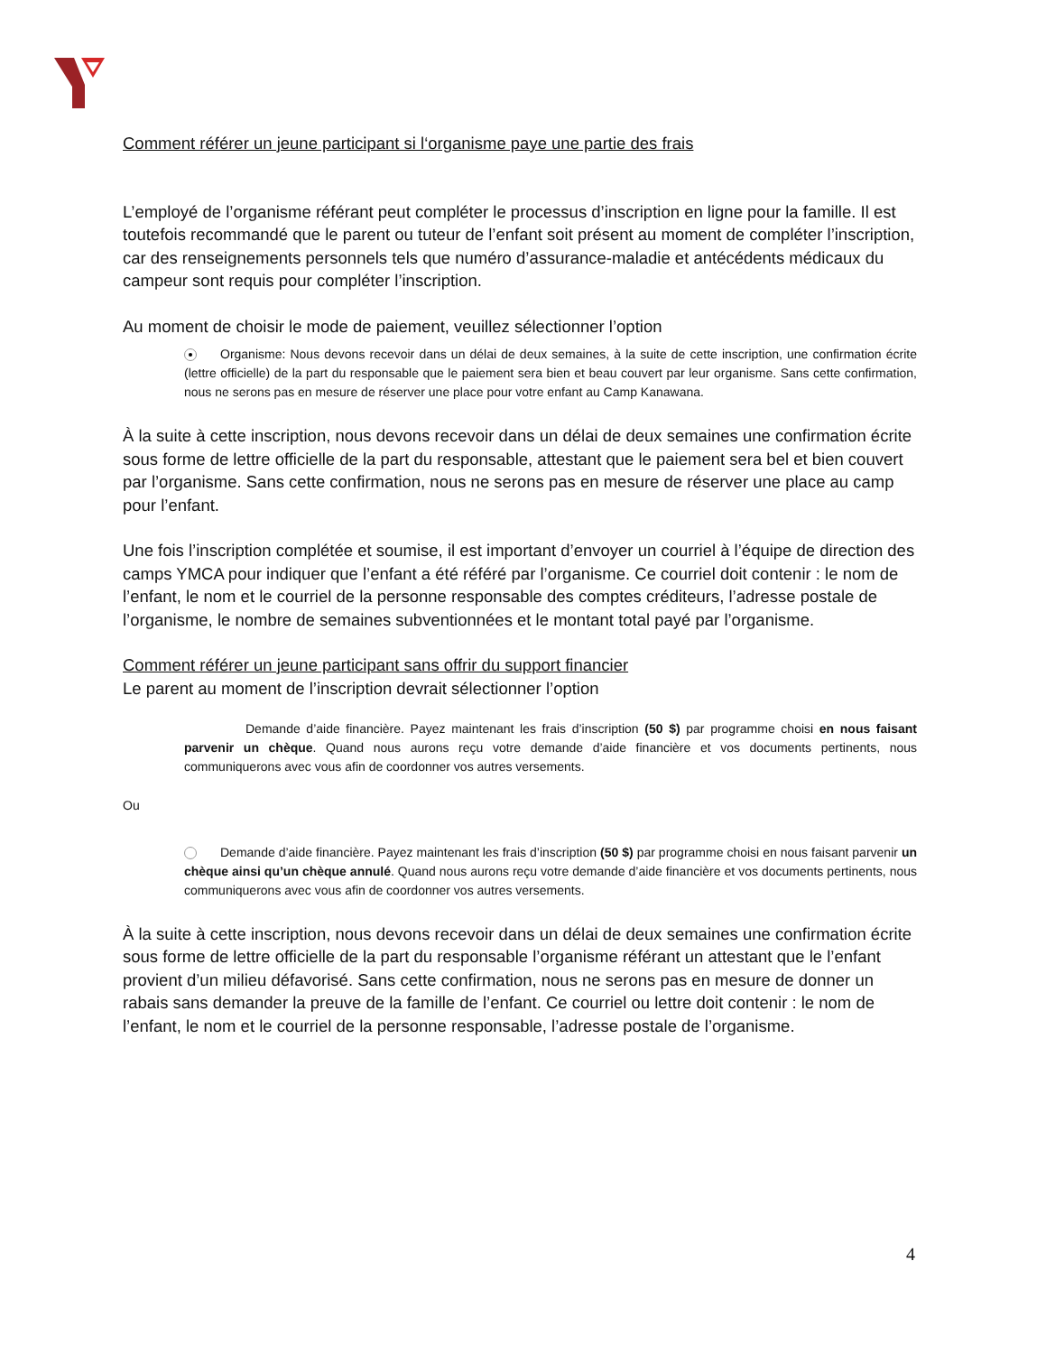Comment référer un jeune participant si l‘organisme paye une partie des frais
L’employé de l’organisme référant peut compléter le processus d’inscription en ligne pour la famille. Il est toutefois recommandé que le parent ou tuteur de l’enfant soit présent au moment de compléter l’inscription, car des renseignements personnels tels que numéro d’assurance-maladie et antécédents médicaux du campeur sont requis pour compléter l’inscription.
Au moment de choisir le mode de paiement, veuillez sélectionner l’option
Organisme: Nous devons recevoir dans un délai de deux semaines, à la suite de cette inscription, une confirmation écrite (lettre officielle) de la part du responsable que le paiement sera bien et beau couvert par leur organisme. Sans cette confirmation, nous ne serons pas en mesure de réserver une place pour votre enfant au Camp Kanawana.
À la suite à cette inscription, nous devons recevoir dans un délai de deux semaines une confirmation écrite sous forme de lettre officielle de la part du responsable, attestant que le paiement sera bel et bien couvert par l’organisme. Sans cette confirmation, nous ne serons pas en mesure de réserver une place au camp pour l’enfant.
Une fois l’inscription complétée et soumise, il est important d’envoyer un courriel à l’équipe de direction des camps YMCA pour indiquer que l’enfant a été référé par l’organisme. Ce courriel doit contenir : le nom de l’enfant, le nom et le courriel de la personne responsable des comptes créditeurs, l’adresse postale de l’organisme, le nombre de semaines subventionnées et le montant total payé par l’organisme.
Comment référer un jeune participant sans offrir du support financier
Le parent au moment de l’inscription devrait sélectionner l’option
Demande d’aide financière. Payez maintenant les frais d’inscription (50 $) par programme choisi en nous faisant parvenir un chèque. Quand nous aurons reçu votre demande d’aide financière et vos documents pertinents, nous communiquerons avec vous afin de coordonner vos autres versements.
Ou
Demande d’aide financière. Payez maintenant les frais d’inscription (50 $) par programme choisi en nous faisant parvenir un chèque ainsi qu’un chèque annulé. Quand nous aurons reçu votre demande d’aide financière et vos documents pertinents, nous communiquerons avec vous afin de coordonner vos autres versements.
À la suite à cette inscription, nous devons recevoir dans un délai de deux semaines une confirmation écrite sous forme de lettre officielle de la part du responsable l’organisme référant un attestant que le l’enfant provient d’un milieu défavorisé. Sans cette confirmation, nous ne serons pas en mesure de donner un rabais sans demander la preuve de la famille de l’enfant. Ce courriel ou lettre doit contenir : le nom de l’enfant, le nom et le courriel de la personne responsable, l’adresse postale de l’organisme.
4